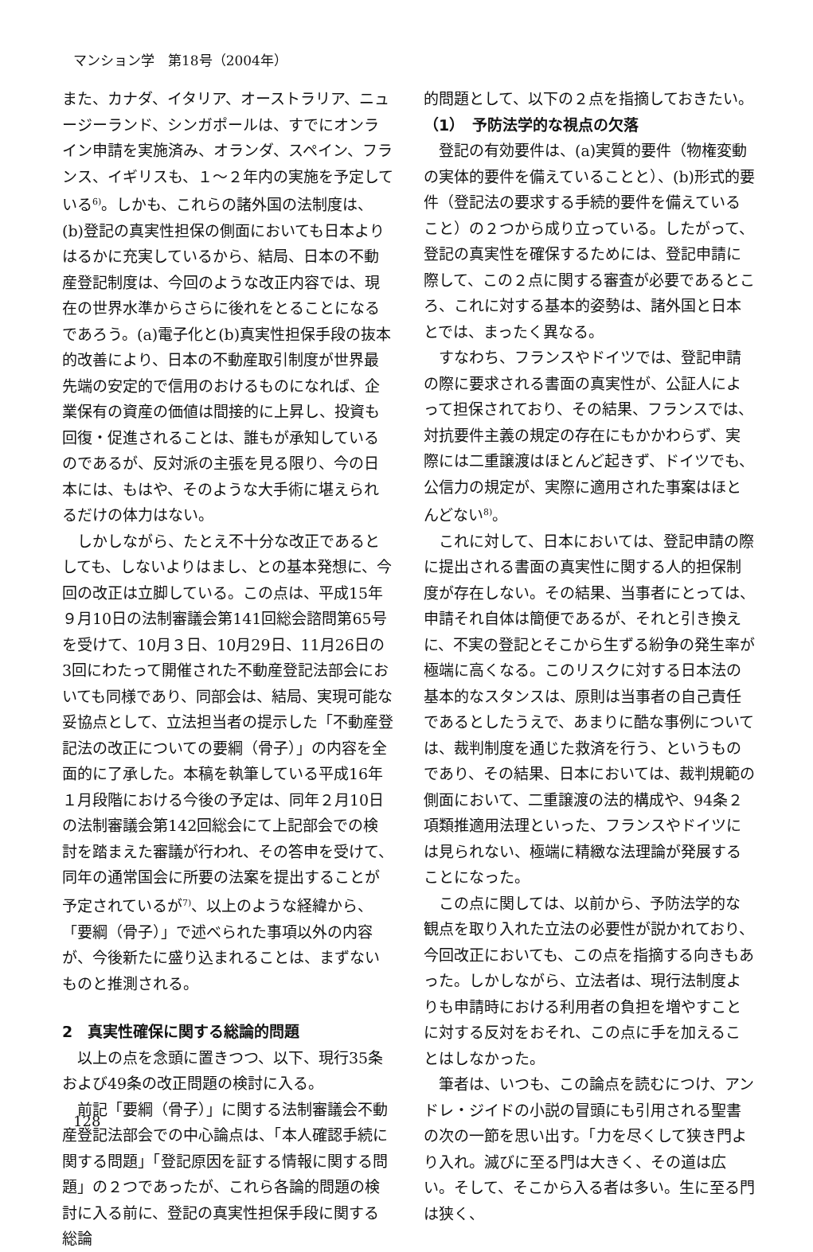マンション学　第18号（2004年）
また、カナダ、イタリア、オーストラリア、ニュージーランド、シンガポールは、すでにオンライン申請を実施済み、オランダ、スペイン、フランス、イギリスも、１～２年内の実施を予定している<sup>6)</sup>。しかも、これらの諸外国の法制度は、(b)登記の真実性担保の側面においても日本よりはるかに充実しているから、結局、日本の不動産登記制度は、今回のような改正内容では、現在の世界水準からさらに後れをとることになるであろう。(a)電子化と(b)真実性担保手段の抜本的改善により、日本の不動産取引制度が世界最先端の安定的で信用のおけるものになれば、企業保有の資産の価値は間接的に上昇し、投資も回復・促進されることは、誰もが承知しているのであるが、反対派の主張を見る限り、今の日本には、もはや、そのような大手術に堪えられるだけの体力はない。
しかしながら、たとえ不十分な改正であるとしても、しないよりはまし、との基本発想に、今回の改正は立脚している。この点は、平成15年９月10日の法制審議会第141回総会諮問第65号を受けて、10月３日、10月29日、11月26日の3回にわたって開催された不動産登記法部会においても同様であり、同部会は、結局、実現可能な妥協点として、立法担当者の提示した「不動産登記法の改正についての要綱（骨子）」の内容を全面的に了承した。本稿を執筆している平成16年１月段階における今後の予定は、同年２月10日の法制審議会第142回総会にて上記部会での検討を踏まえた審議が行われ、その答申を受けて、同年の通常国会に所要の法案を提出することが予定されているが<sup>7)</sup>、以上のような経緯から、「要綱（骨子）」で述べられた事項以外の内容が、今後新たに盛り込まれることは、まずないものと推測される。
2　真実性確保に関する総論的問題
以上の点を念頭に置きつつ、以下、現行35条および49条の改正問題の検討に入る。
前記「要綱（骨子）」に関する法制審議会不動産登記法部会での中心論点は、「本人確認手続に関する問題」「登記原因を証する情報に関する問題」の２つであったが、これら各論的問題の検討に入る前に、登記の真実性担保手段に関する総論
的問題として、以下の２点を指摘しておきたい。
（1）　予防法学的な視点の欠落
登記の有効要件は、(a)実質的要件（物権変動の実体的要件を備えていることと）、(b)形式的要件（登記法の要求する手続的要件を備えていること）の２つから成り立っている。したがって、登記の真実性を確保するためには、登記申請に際して、この２点に関する審査が必要であるところ、これに対する基本的姿勢は、諸外国と日本とでは、まったく異なる。
すなわち、フランスやドイツでは、登記申請の際に要求される書面の真実性が、公証人によって担保されており、その結果、フランスでは、対抗要件主義の規定の存在にもかかわらず、実際には二重譲渡はほとんど起きず、ドイツでも、公信力の規定が、実際に適用された事案はほとんどない<sup>8)</sup>。
これに対して、日本においては、登記申請の際に提出される書面の真実性に関する人的担保制度が存在しない。その結果、当事者にとっては、申請それ自体は簡便であるが、それと引き換えに、不実の登記とそこから生ずる紛争の発生率が極端に高くなる。このリスクに対する日本法の基本的なスタンスは、原則は当事者の自己責任であるとしたうえで、あまりに酷な事例については、裁判制度を通じた救済を行う、というものであり、その結果、日本においては、裁判規範の側面において、二重譲渡の法的構成や、94条２項類推適用法理といった、フランスやドイツには見られない、極端に精緻な法理論が発展することになった。
この点に関しては、以前から、予防法学的な観点を取り入れた立法の必要性が説かれており、今回改正においても、この点を指摘する向きもあった。しかしながら、立法者は、現行法制度よりも申請時における利用者の負担を増やすことに対する反対をおそれ、この点に手を加えることはしなかった。
筆者は、いつも、この論点を読むにつけ、アンドレ・ジイドの小説の冒頭にも引用される聖書の次の一節を思い出す。「力を尽くして狭き門より入れ。滅びに至る門は大きく、その道は広い。そして、そこから入る者は多い。生に至る門は狭く、
128